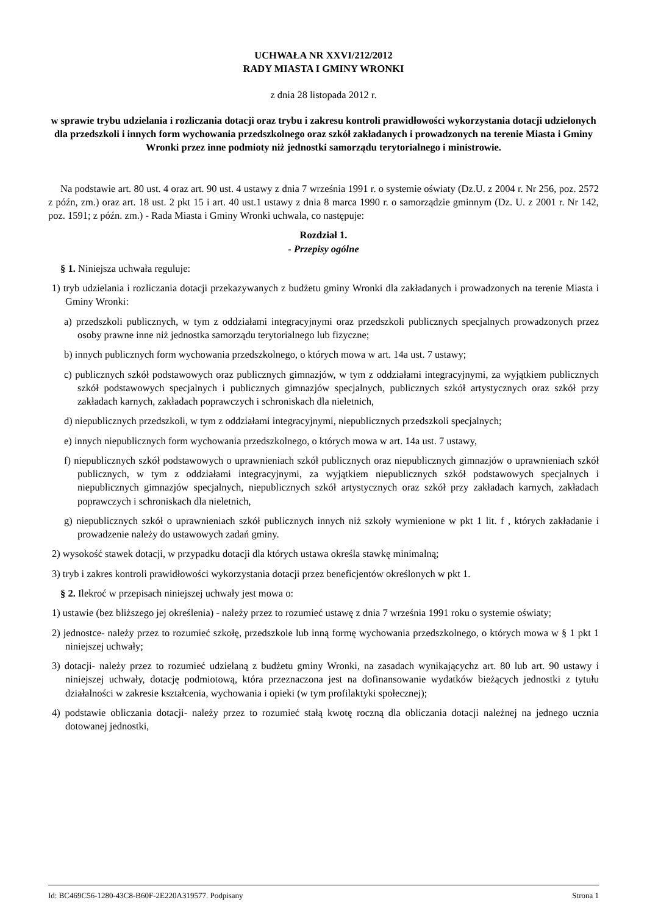UCHWAŁA NR XXVI/212/2012
RADY MIASTA I GMINY WRONKI
z dnia 28 listopada 2012 r.
w sprawie trybu udzielania i rozliczania dotacji oraz trybu i zakresu kontroli prawidłowości wykorzystania dotacji udzielonych dla przedszkoli i innych form wychowania przedszkolnego oraz szkół zakładanych i prowadzonych na terenie Miasta i Gminy Wronki przez inne podmioty niż jednostki samorządu terytorialnego i ministrowie.
Na podstawie art. 80 ust. 4 oraz art. 90 ust. 4 ustawy z dnia 7 września 1991 r. o systemie oświaty (Dz.U. z 2004 r. Nr 256, poz. 2572 z późn, zm.) oraz art. 18 ust. 2 pkt 15 i art. 40 ust.1 ustawy z dnia 8 marca 1990 r. o samorządzie gminnym (Dz. U. z 2001 r. Nr 142, poz. 1591; z późn. zm.) - Rada Miasta i Gminy Wronki uchwala, co następuje:
Rozdział 1.
- Przepisy ogólne
§ 1. Niniejsza uchwała reguluje:
1) tryb udzielania i rozliczania dotacji przekazywanych z budżetu gminy Wronki dla zakładanych i prowadzonych na terenie Miasta i Gminy Wronki:
a) przedszkoli publicznych, w tym z oddziałami integracyjnymi oraz przedszkoli publicznych specjalnych prowadzonych przez osoby prawne inne niż jednostka samorządu terytorialnego lub fizyczne;
b) innych publicznych form wychowania przedszkolnego, o których mowa w art. 14a ust. 7 ustawy;
c) publicznych szkół podstawowych oraz publicznych gimnazjów, w tym z oddziałami integracyjnymi, za wyjątkiem publicznych szkół podstawowych specjalnych i publicznych gimnazjów specjalnych, publicznych szkół artystycznych oraz szkół przy zakładach karnych, zakładach poprawczych i schroniskach dla nieletnich,
d) niepublicznych przedszkoli, w tym z oddziałami integracyjnymi, niepublicznych przedszkoli specjalnych;
e) innych niepublicznych form wychowania przedszkolnego, o których mowa w art. 14a ust. 7 ustawy,
f) niepublicznych szkół podstawowych o uprawnieniach szkół publicznych oraz niepublicznych gimnazjów o uprawnieniach szkół publicznych, w tym z oddziałami integracyjnymi, za wyjątkiem niepublicznych szkół podstawowych specjalnych i niepublicznych gimnazjów specjalnych, niepublicznych szkół artystycznych oraz szkół przy zakładach karnych, zakładach poprawczych i schroniskach dla nieletnich,
g) niepublicznych szkół o uprawnieniach szkół publicznych innych niż szkoły wymienione w pkt 1 lit. f , których zakładanie i prowadzenie należy do ustawowych zadań gminy.
2) wysokość stawek dotacji, w przypadku dotacji dla których ustawa określa stawkę minimalną;
3) tryb i zakres kontroli prawidłowości wykorzystania dotacji przez beneficjentów określonych w pkt 1.
§ 2. Ilekroć w przepisach niniejszej uchwały jest mowa o:
1) ustawie (bez bliższego jej określenia) - należy przez to rozumieć ustawę z dnia 7 września 1991 roku o systemie oświaty;
2) jednostce- należy przez to rozumieć szkołę, przedszkole lub inną formę wychowania przedszkolnego, o których mowa w § 1 pkt 1 niniejszej uchwały;
3) dotacji- należy przez to rozumieć udzielaną z budżetu gminy Wronki, na zasadach wynikającychz art. 80 lub art. 90 ustawy i niniejszej uchwały, dotację podmiotową, która przeznaczona jest na dofinansowanie wydatków bieżących jednostki z tytułu działalności w zakresie kształcenia, wychowania i opieki (w tym profilaktyki społecznej);
4) podstawie obliczania dotacji- należy przez to rozumieć stałą kwotę roczną dla obliczania dotacji należnej na jednego ucznia dotowanej jednostki,
Id: BC469C56-1280-43C8-B60F-2E220A319577. Podpisany Strona 1